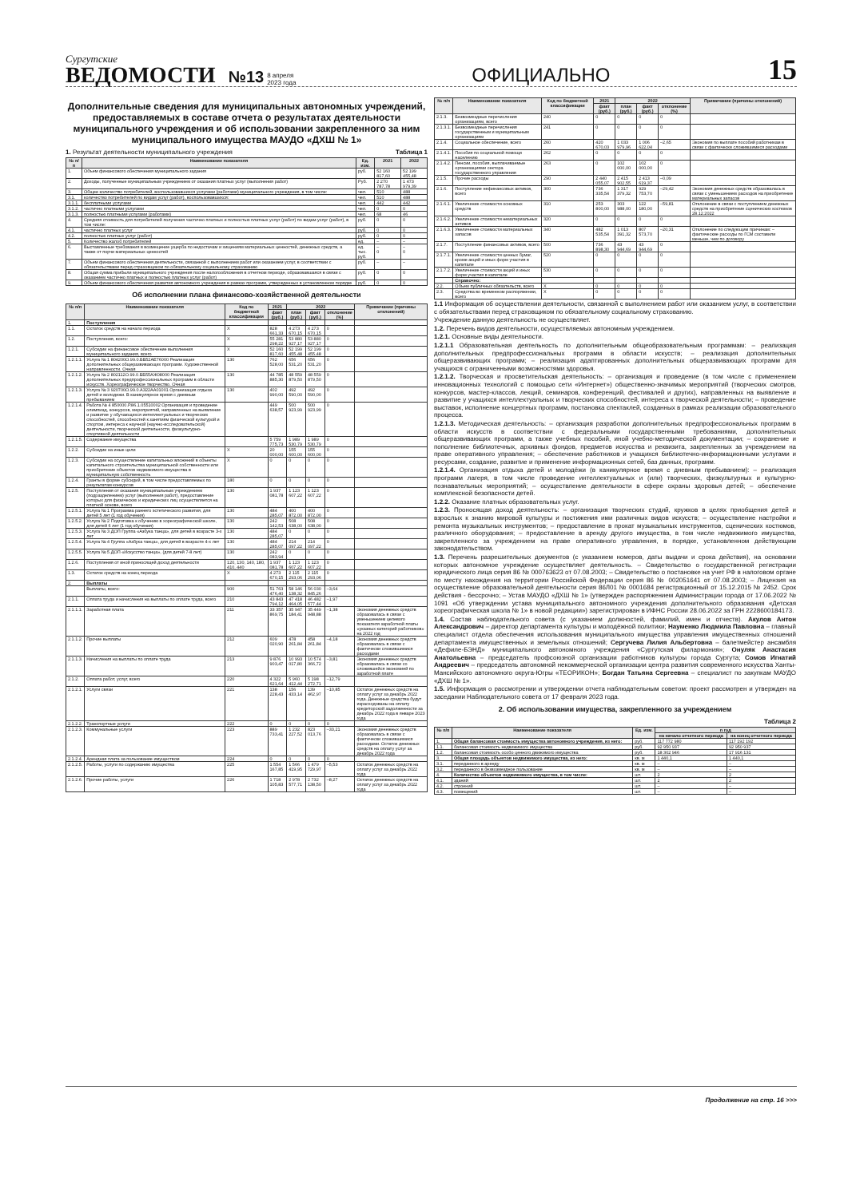Сургутские
ВЕДОМОСТИ
№13 8 апреля
2023 года ОФИЦИАЛЬНО 15
Дополнительные сведения для муниципальных автономных учреждений, предоставляемых в составе отчета о результатах деятельности муниципального учреждения и об использовании закрепленного за ним муниципального имущества МАУДО «ДХШ № 1»
1. Результат деятельности муниципального учреждения Таблица 1
| № п/п | Наименование показателя | Ед. изм. | 2021 | 2022 |
| --- | --- | --- | --- | --- |
| 1. | Объем финансового обеспечения муниципального задания | руб. | 52 160 817,60 | 52 199 455,48 |
| 2. | Доходы, полученные муниципальным учреждением от оказания платных услуг (выполнения работ) | Руб. | 2 270 787,78 | 1 473 979,39 |
| 3. | Общее количество потребителей, воспользовавшихся услугами (работами) муниципального учреждения, в том числе: | чел. | 510 | 488 |
| 3.1. | количество потребителей по видам услуг (работ), воспользовавшихся: | чел. | 510 | 488 |
| 3.1.1. | бесплатными услугами | чел. | 442 | 442 |
| 3.1.2. | частично платными услугами | чел. | 0 | 0 |
| 3.1.3. | полностью платными услугами (работами) | чел. | 68 | 46 |
| 4. | Средняя стоимость для потребителей получения частично платных и полностью платных услуг (работ) по видам услуг (работ), в том числе: | руб. | 0 | 0 |
| 4.1. | частично платных услуг | руб. | 0 | 0 |
| 4.2. | полностью платных услуг (работ) | руб. | 0 | 0 |
| 5. | Количество жалоб потребителей | ед. | – | – |
| 6. | Выставленные требования в возмещение ущерба по недостачам и хищениям материальных ценностей, денежных средств, а также от порчи материальных ценностей | ед. тыс. руб. | – 0 | – 0 |
| 7. | Объем финансового обеспечения деятельности, связанной с выполнением работ или оказанием услуг, в соответствии с обязательствами перед страховщиком по обязательному социальному страхованию | руб. | – | – |
| 8. | Общая сумма прибыли муниципального учреждения после налогообложения в отчетном периоде, образовавшаяся в связи с оказанием частично платных и полностью платных услуг (работ) | руб. | 0 | 0 |
| 9. | Объем финансового обеспечения развития автономного учреждения в рамках программ, утвержденных в установленном порядке | руб. | 0 | 0 |
Об исполнении плана финансово-хозяйственной деятельности
| № п/п | Наименование показателя | Код по бюджетной классификации | 2021 | 2022 | | | Примечание (причины отклонений) |
| --- | --- | --- | --- | --- | --- | --- | --- |
| | | | факт (руб.) | план (руб.) | факт (руб.) | отклонение (%) | |
| 1. | Поступления | | | | | | |
| 1.1. | Остаток средств на начало периода | Х | 828 661,33 | 4 273 670,15 | 4 273 670,15 | 0 | |
| 1.2. | Поступления, всего: | Х | 55 281 298,22 | 53 880 927,17 | 53 880 927,17 | 0 | |
| 1.2.1. | Субсидии на финансовое обеспечение выполнения муниципального задания, всего | Х | 52 160 817,60 | 52 199 455,48 | 52 199 455,48 | 0 | |
| 1.2.1.1. | Услуга № 1 804200О.99.0.ББ52АЕ76000 Реализация дополнительных общеразвивающих программ. Художественной направленности. Очная | 130 | 762 528,00 | 656 531,20 | 656 531,20 | 0 | |
| 1.2.1.2. | Услуга № 2 802112О.99.0.ББ55АЖ08000 Реализация дополнительных предпрофессиональных программ в области искусств. Хореографическое творчество. Очная | 130 | 44 785 885,30 | 48 559 879,50 | 48 559 879,50 | 0 | |
| 1.2.1.3. | Услуга № 3 920700О.99.0.АЗ22АА01001 Организация отдыха детей и молодежи. В каникулярное время с дневным пребыванием | 130 | 402 990,00 | 492 590,00 | 492 590,00 | 0 | |
| 1.2.1.4. | Работа № 4 850000.Р.86.1.05510002 Организация и проведение олимпиад, конкурсов, мероприятий, направленных на выявление и развитие у обучающихся интеллектуальных и творческих способностей, способностей к занятиям физической культурой и спортом, интереса к научной (научно-исследовательской) деятельности, творческой деятельности, физкультурно-спортивной деятельности | | 449 638,57 | 500 923,99 | 500 923,99 | 0 | |
| 1.2.1.5. | Содержание имущества | | 5 759 775,73 | 1 989 530,79 | 1 989 530,79 | 0 | |
| 1.2.2. | Субсидии на иные цели | Х | 20 000,00 | 155 600,00 | 155 600,00 | 0 | |
| 1.2.3. | Субсидии на осуществление капитальных вложений в объекты капитального строительства муниципальной собственности или приобретение объектов недвижимого имущества в муниципальную собственность | Х | 0 | 0 | 0 | 0 | |
| 1.2.4. | Гранты в форме субсидий, в том числе предоставляемых по результатам конкурсов | 180 | 0 | 0 | 0 | 0 | |
| 1.2.5. | Поступления от оказания муниципальным учреждением (подразделением) услуг (выполнения работ), предоставление которых для физических и юридических лиц осуществляется на платной основе, всего | 130 | 1 937 081,78 | 1 123 607,22 | 1 123 607,22 | 0 | |
| 1.2.5.1. | Услуга № 1 Программа раннего эстетического развития, для детей 5 лет (1 год обучения) | 130 | 484 285,07 | 400 872,00 | 400 872,00 | 0 | |
| 1.2.5.2. | Услуга № 2 Подготовка к обучению в хореографической школе, для детей 6 лет (1 год обучения) | 130 | 242 142,53 | 508 638,00 | 508 638,00 | 0 | |
| 1.2.5.3. | Услуга № 3 ДОП Группа «Азбука танца», для детей в возрасте 3-х лет | 130 | 484 285,07 | 0 | 0 | 0 | |
| 1.2.5.4. | Услуга № 4 Группа «Азбука танца», для детей в возрасте 4-х лет | 130 | 484 285,07 | 214 097,22 | 214 097,22 | 0 | |
| 1.2.5.5. | Услуга № 5 ДОП «Искусство танца», (для детей 7-8 лет) | 130 | 242 083,94 | 0 | 0 | 0 | |
| 1.2.6. | Поступления от иной приносящей доход деятельности | 120, 130, 140, 180, 410, 440 | 1 937 081,78 | 1 123 607,22 | 1 123 607,22 | 0 | |
| 1.3. | Остаток средств на конец периода | Х | 4 273 670,15 | 2 115 293,06 | 2 115 293,06 | 0 | |
| 2. | Выплаты | | | | | | |
| | Выплаты, всего: | 900 | 51 763 476,40 | 58 146 138,32 | 56 030 845,26 | –3,64 | |
| 2.1.1. | Оплата труда и начисления на выплаты по оплате труда, всего | 210 | 43 843 794,12 | 47 418 464,05 | 46 482 577,44 | –1,97 | |
| 2.1.1.1. | Заработная плата | 211 | 33 357 869,75 | 35 947 184,41 | 35 449 948,88 | –1,38 | Экономия денежных средств образовалась в связи с уменьшением целевого показателя заработной платы «указных категорий работников» на 2022 год |
| 2.1.1.2. | Прочие выплаты | 212 | 609 020,90 | 478 261,84 | 458 261,84 | –4,18 | Экономия денежных средств образовалась в связи с фактически сложившимися расходами |
| 2.1.1.3. | Начисления на выплаты по оплате труда | 213 | 9 876 903,47 | 10 993 017,80 | 10 574 366,72 | –3,81 | Экономия денежных средств образовалась в связи со сложившейся экономией по заработной плате |
| 2.1.2. | Оплата работ, услуг, всего | 220 | 4 322 621,64 | 5 960 412,44 | 5 198 272,71 | –12,79 | |
| 2.1.2.1. | Услуги связи | 221 | 138 228,43 | 156 433,14 | 139 462,97 | –10,85 | Остаток денежных средств на оплату услуг за декабрь 2022 года. Денежные средства будут израсходованы на оплату кредиторской задолженности за декабрь 2022 года в январе 2023 года |
| 2.1.2.2. | Транспортные услуги | 222 | 0 | 0 | 0 | 0 | |
| 2.1.2.3. | Коммунальные услуги | 223 | 889 733,41 | 1 232 227,52 | 823 013,76 | –33,21 | Экономия денежных средств образовалась в связи с фактически сложившимися расходами. Остаток денежных средств на оплату услуг за декабрь 2022 года |
| 2.1.2.4. | Арендная плата за пользование имуществом | 224 | 0 | 0 | 0 | 0 | |
| 2.1.2.5. | Работы, услуги по содержанию имущества | 225 | 1 554 167,85 | 1 566 419,95 | 1 479 729,97 | –5,53 | Остаток денежных средств на оплату услуг за декабрь 2022 года |
| 2.1.2.6. | Прочие работы, услуги | 226 | 1 718 105,83 | 2 978 577,71 | 2 732 138,50 | –8,27 | Остаток денежных средств на оплату услуг за декабрь 2022 года |
| № п/п | Наименование показателя | Код по бюджетной классификации | 2021 | 2022 | | | Примечание (причины отклонений) |
| --- | --- | --- | --- | --- | --- | --- | --- |
| | | | факт (руб.) | план (руб.) | факт (руб.) | отклонение (%) | |
| 2.1.3. | Безвозмездные перечисления организациям, всего | 240 | 0 | 0 | 0 | 0 | |
| 2.1.3.1. | Безвозмездные перечисления государственным и муниципальным организациям | 241 | 0 | 0 | 0 | 0 | |
| 2.1.4. | Социальное обеспечение, всего | 260 | 420 670,03 | 1 033 979,96 | 1 006 622,04 | –2,65 | Экономия по выплате пособий работникам в связи с фактически сложившимися расходами |
| 2.1.4.1. | Пособия по социальной помощи населению | 262 | 0 | 0 | 0 | 0 | |
| 2.1.4.2. | Пенсии, пособия, выплачиваемые организациями сектора государственного управления | 263 | 0 | 102 000,00 | 102 000,00 | 0 | |
| 2.1.5. | Прочие расходы | 290 | 2 440 055,07 | 2 415 902,55 | 2 413 619,37 | –0,09 | |
| 2.1.6. | Поступление нефинансовых активов, всего | 300 | 736 335,54 | 1 317 379,32 | 929 753,70 | –29,42 | Экономия денежных средств образовалась в связи с уменьшением расходов на приобретение материальных запасов |
| 2.1.6.1. | Увеличение стоимости основных средств | 310 | 253 800,00 | 303 988,00 | 122 180,00 | –59,81 | Отклонение в связи с поступлением денежных средств на приобретение сценических костюмов 28.12.2022 |
| 2.1.6.2. | Увеличение стоимости нематериальных активов | 320 | 0 | 0 | 0 | 0 | |
| 2.1.6.3. | Увеличение стоимости материальных запасов | 340 | 482 535,54 | 1 013 391,32 | 807 573,70 | –20,31 | Отклонение по следующим причинам: – фактические расходы по ГСМ составили меньше, чем по договору |
| 2.1.7. | Поступление финансовых активов, всего | 500 | 736 898,30 | 43 944,69 | 43 944,69 | 0 | |
| 2.1.7.1. | Увеличение стоимости ценных бумаг, кроме акций и иных форм участия в капитале | 520 | 0 | 0 | 0 | 0 | |
| 2.1.7.2. | Увеличение стоимости акций и иных форм участия в капитале | 530 | 0 | 0 | 0 | 0 | |
| | Справочно: | | | | | | |
| 2.2. | Объем публичных обязательств, всего | Х | 0 | 0 | 0 | 0 | |
| 2.3. | Средства во временном распоряжении, всего | Х | 0 | 0 | 0 | 0 | |
1.1 Информация об осуществлении деятельности, связанной с выполнением работ или оказанием услуг, в соответствии с обязательствами перед страховщиком по обязательному социальному страхованию.
Учреждение данную деятельность не осуществляет.
1.2. Перечень видов деятельности, осуществляемых автономным учреждением.
1.2.1. Основные виды деятельности.
1.2.1.1 Образовательная деятельность по дополнительным общеобразовательным программам: – реализация дополнительных предпрофессиональных программ в области искусств; – реализация дополнительных общеразвивающих программ; – реализация адаптированных дополнительных общеразвивающих программ для учащихся с ограниченными возможностями здоровья.
1.2.1.2. Творческая и просветительская деятельность: – организация и проведение (в том числе с применением инновационных технологий с помощью сети «Интернет») общественно-значимых мероприятий (творческих смотров, конкурсов, мастер-классов, лекций, семинаров, конференций, фестивалей и других), направленных на выявление и развитие у учащихся интеллектуальных и творческих способностей, интереса к творческой деятельности; – проведение выставок, исполнение концертных программ, постановка спектаклей, созданных в рамках реализации образовательного процесса.
1.2.1.3. Методическая деятельность: – организация разработки дополнительных предпрофессиональных программ в области искусств в соответствии с федеральными государственными требованиями, дополнительных общеразвивающих программ, а также учебных пособий, иной учебно-методической документации; – сохранение и пополнение библиотечных, архивных фондов, предметов искусства и реквизита, закрепленных за учреждением на праве оперативного управления; – обеспечение работников и учащихся библиотечно-информационными услугами и ресурсами, создание, развитие и применение информационных сетей, баз данных, программ.
1.2.1.4. Организация отдыха детей и молодёжи (в каникулярное время с дневным пребыванием): – реализация программ лагеря, в том числе проведение интеллектуальных и (или) творческих, физкультурных и культурно-познавательных мероприятий; – осуществление деятельности в сфере охраны здоровья детей; – обеспечение комплексной безопасности детей.
1.2.2. Оказание платных образовательных услуг.
1.2.3. Проносящая доход деятельность: – организация творческих студий, кружков в целях приобщения детей и взрослых к знанию мировой культуры и постижения ими различных видов искусств; – осуществление настройки и ремонта музыкальных инструментов; – предоставление в прокат музыкальных инструментов, сценических костюмов, различного оборудования; – предоставление в аренду другого имущества, в том числе недвижимого имущества, закрепленного за учреждением на праве оперативного управления, в порядке, установленном действующим законодательством.
1.3. Перечень разрешительных документов (с указанием номеров, даты выдачи и срока действия), на основании которых автономное учреждение осуществляет деятельность. – Свидетельство о государственной регистрации юридического лица серия 86 № 000763623 от 07.08.2003; – Свидетельство о постановке на учет РФ в налоговом органе по месту нахождения на территории Российской Федерации серия 86 № 002051641 от 07.08.2003; – Лицензия на осуществление образовательной деятельности серия 86Л01 № 0001684 регистрационный от 15.12.2015 № 2452. Срок действия - бессрочно; – Устав МАУДО «ДХШ № 1» (утвержден распоряжением Администрации города от 17.06.2022 № 1091 «Об утверждении устава муниципального автономного учреждения дополнительного образования «Детская хореографическая школа № 1» в новой редакции») зарегистрирован в ИФНС России 28.06.2022 за ГРН 2228600184173.
1.4. Состав наблюдательного совета (с указанием должностей, фамилий, имен и отчеств). Акулов Антон Александрович – директор департамента культуры и молодёжной политики; Науменко Людмила Павловна – главный специалист отдела обеспечения использования муниципального имущества управления имущественных отношений департамента имущественных и земельных отношений; Сергучева Лилия Альбертовна – балетмейстер ансамбля «Дефиле-БЭНД» муниципального автономного учреждения «Сургутская филармония»; Онуляк Анастасия Анатольевна – председатель профсоюзной организации работников культуры города Сургута; Сомов Игнатий Андреевич – председатель автономной некоммерческой организации центра развития современного искусства Ханты-Мансийского автономного округа-Югры «ТЕОРИКОН»; Богдан Татьяна Сергеевна – специалист по закупкам МАУДО «ДХШ № 1».
1.5. Информация о рассмотрении и утверждении отчета наблюдательным советом: проект рассмотрен и утвержден на заседании Наблюдательного совета от 17 февраля 2023 года.
2. Об использовании имущества, закрепленного за учреждением
Таблица 2
| № п/п | Наименование показателя | Ед. изм. | n год | |
| --- | --- | --- | --- | --- |
| | | | на начало отчетного периода | на конец отчетного периода |
| 1. | Общая балансовая стоимость имущества автономного учреждения, из него: | руб. | 117 772 980 | 117 192 192 |
| 1.1. | балансовая стоимость недвижимого имущества | руб. | 92 950 937 | 92 950 937 |
| 1.2. | балансовая стоимость особо ценного движимого имущества | руб. | 18 302 946 | 17 916 131 |
| 3. | Общая площадь объектов недвижимого имущества, из него: | кв. м | 1 440,1 | 1 440,1 |
| 3.1. | переданного в аренду | кв. м | – | – |
| 3.2. | переданного в безвозмездное пользование | кв. м | – | – |
| 4. | Количество объектов недвижимого имущества, в том числе: | шт. | 2 | 2 |
| 4.1. | зданий | шт. | 2 | 2 |
| 4.2. | строений | шт. | – | – |
| 4.3. | помещений | шт. | – | – |
Продолжение на стр. 16 >>>